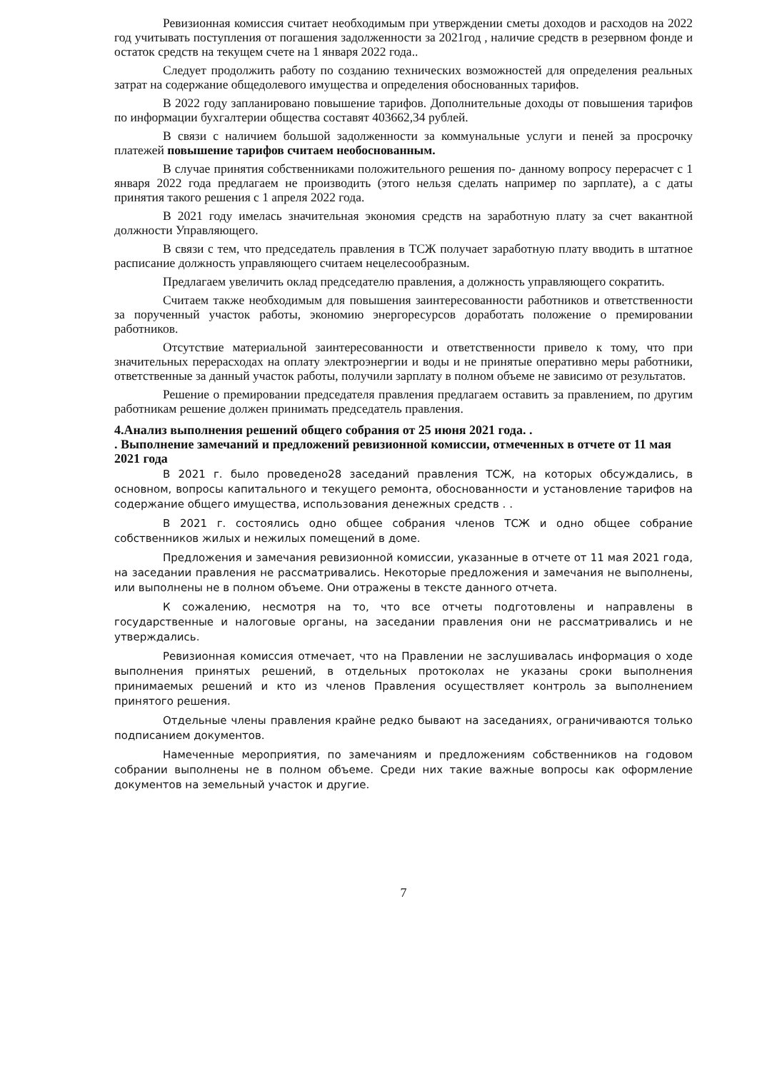Ревизионная комиссия считает необходимым при утверждении сметы доходов и расходов на 2022 год учитывать поступления от погашения задолженности за 2021год , наличие средств в резервном фонде и остаток средств на текущем счете на 1 января 2022 года..
Следует продолжить работу по созданию технических возможностей для определения реальных затрат на содержание общедолевого имущества и определения обоснованных тарифов.
В 2022 году запланировано повышение тарифов. Дополнительные доходы от повышения тарифов по информации бухгалтерии общества составят 403662,34 рублей.
В связи с наличием большой задолженности за коммунальные услуги и пеней за просрочку платежей повышение тарифов считаем необоснованным.
В случае принятия собственниками положительного решения по- данному вопросу перерасчет с 1 января 2022 года предлагаем не производить (этого нельзя сделать например по зарплате), а с даты принятия такого решения с 1 апреля 2022 года.
В 2021 году имелась значительная экономия средств на заработную плату за счет вакантной должности Управляющего.
В связи с тем, что председатель правления в ТСЖ получает заработную плату вводить в штатное расписание должность управляющего считаем нецелесообразным.
Предлагаем увеличить оклад председателю правления, а должность управляющего сократить.
Считаем также необходимым для повышения заинтересованности работников и ответственности за порученный участок работы, экономию энергоресурсов доработать положение о премировании работников.
Отсутствие материальной заинтересованности и ответственности привело к тому, что при значительных перерасходах на оплату электроэнергии и воды и не принятые оперативно меры работники, ответственные за данный участок работы, получили зарплату в полном объеме не зависимо от результатов.
Решение о премировании председателя правления предлагаем оставить за правлением, по другим работникам решение должен принимать председатель правления.
4.Анализ выполнения решений общего собрания от 25 июня 2021 года. .
. Выполнение замечаний и предложений ревизионной комиссии, отмеченных в отчете от 11 мая 2021 года
В 2021 г. было проведено28 заседаний правления ТСЖ, на которых обсуждались, в основном, вопросы капитального и текущего ремонта, обоснованности и установление тарифов на содержание общего имущества, использования денежных средств . .
В 2021 г. состоялись одно общее собрания членов ТСЖ и одно общее собрание собственников жилых и нежилых помещений в доме.
Предложения и замечания ревизионной комиссии, указанные в отчете от 11 мая 2021 года, на заседании правления не рассматривались. Некоторые предложения и замечания не выполнены, или выполнены не в полном объеме. Они отражены в тексте данного отчета.
К сожалению, несмотря на то, что все отчеты подготовлены и направлены в государственные и налоговые органы, на заседании правления они не рассматривались и не утверждались.
Ревизионная комиссия отмечает, что на Правлении не заслушивалась информация о ходе выполнения принятых решений, в отдельных протоколах не указаны сроки выполнения принимаемых решений и кто из членов Правления осуществляет контроль за выполнением принятого решения.
Отдельные члены правления крайне редко бывают на заседаниях, ограничиваются только подписанием документов.
Намеченные мероприятия, по замечаниям и предложениям собственников на годовом собрании выполнены не в полном объеме. Среди них такие важные вопросы как оформление документов на земельный участок и другие.
7